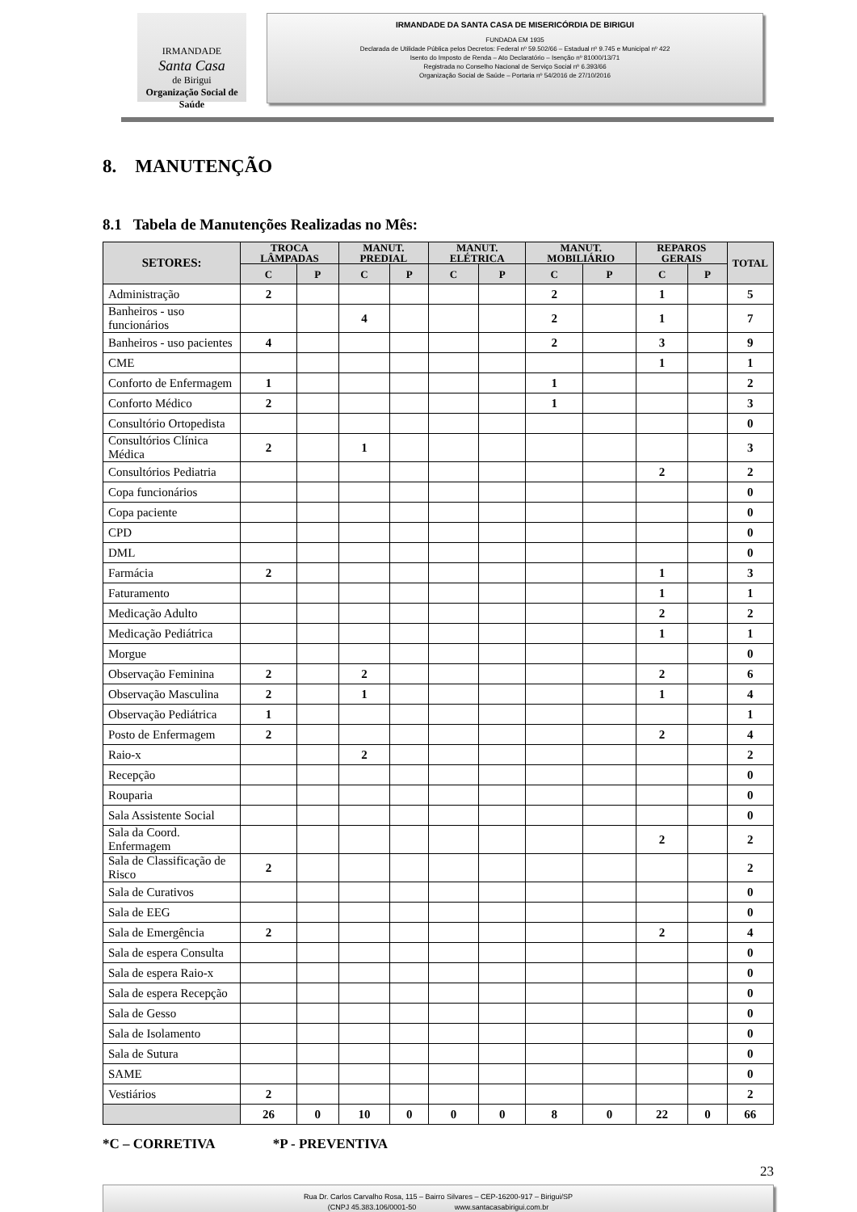IRMANDADE
Santa Casa
de Birigui
Organização Social de Saúde
IRMANDADE DA SANTA CASA DE MISERICÓRDIA DE BIRIGUI
FUNDADA EM 1935
Declarada de Utilidade Pública pelos Decretos: Federal nº 59.502/66 – Estadual nº 9.745 e Municipal nº 422
Isento do Imposto de Renda – Ato Declaratório – Isenção nº 81000/13/71
Registrada no Conselho Nacional de Serviço Social nº 6.393/66
Organização Social de Saúde – Portaria nº 54/2016 de 27/10/2016
8. MANUTENÇÃO
8.1 Tabela de Manutenções Realizadas no Mês:
| SETORES: | TROCA LÂMPADAS | | MANUT. PREDIAL | | MANUT. ELÉTRICA | | MANUT. MOBILIÁRIO | | REPAROS GERAIS | | TOTAL |
| --- | --- | --- | --- | --- | --- | --- | --- | --- | --- | --- | --- |
| | C | P | C | P | C | P | C | P | C | P | |
| Administração | 2 | | | | | | 2 | | 1 | | 5 |
| Banheiros - uso funcionários | | | 4 | | | | 2 | | 1 | | 7 |
| Banheiros - uso pacientes | 4 | | | | | | 2 | | 3 | | 9 |
| CME | | | | | | | | | 1 | | 1 |
| Conforto de Enfermagem | 1 | | | | | | 1 | | | | 2 |
| Conforto Médico | 2 | | | | | | 1 | | | | 3 |
| Consultório Ortopedista | | | | | | | | | | | 0 |
| Consultórios Clínica Médica | 2 | | 1 | | | | | | | | 3 |
| Consultórios Pediatria | | | | | | | | | 2 | | 2 |
| Copa funcionários | | | | | | | | | | | 0 |
| Copa paciente | | | | | | | | | | | 0 |
| CPD | | | | | | | | | | | 0 |
| DML | | | | | | | | | | | 0 |
| Farmácia | 2 | | | | | | | | 1 | | 3 |
| Faturamento | | | | | | | | | 1 | | 1 |
| Medicação Adulto | | | | | | | | | 2 | | 2 |
| Medicação Pediátrica | | | | | | | | | 1 | | 1 |
| Morgue | | | | | | | | | | | 0 |
| Observação Feminina | 2 | | 2 | | | | | | 2 | | 6 |
| Observação Masculina | 2 | | 1 | | | | | | 1 | | 4 |
| Observação Pediátrica | 1 | | | | | | | | | | 1 |
| Posto de Enfermagem | 2 | | | | | | | | 2 | | 4 |
| Raio-x | | | 2 | | | | | | | | 2 |
| Recepção | | | | | | | | | | | 0 |
| Rouparia | | | | | | | | | | | 0 |
| Sala Assistente Social | | | | | | | | | | | 0 |
| Sala da Coord. Enfermagem | | | | | | | | | 2 | | 2 |
| Sala de Classificação de Risco | 2 | | | | | | | | | | 2 |
| Sala de Curativos | | | | | | | | | | | 0 |
| Sala de EEG | | | | | | | | | | | 0 |
| Sala de Emergência | 2 | | | | | | | | 2 | | 4 |
| Sala de espera Consulta | | | | | | | | | | | 0 |
| Sala de espera Raio-x | | | | | | | | | | | 0 |
| Sala de espera Recepção | | | | | | | | | | | 0 |
| Sala de Gesso | | | | | | | | | | | 0 |
| Sala de Isolamento | | | | | | | | | | | 0 |
| Sala de Sutura | | | | | | | | | | | 0 |
| SAME | | | | | | | | | | | 0 |
| Vestiários | 2 | | | | | | | | | | 2 |
| | 26 | 0 | 10 | 0 | 0 | 0 | 8 | 0 | 22 | 0 | 66 |
*C – CORRETIVA *P - PREVENTIVA
23
Rua Dr. Carlos Carvalho Rosa, 115 – Bairro Silvares – CEP-16200-917 – Birigui/SP
(CNPJ 45.383.106/0001-50 www.santacasabirigui.com.br